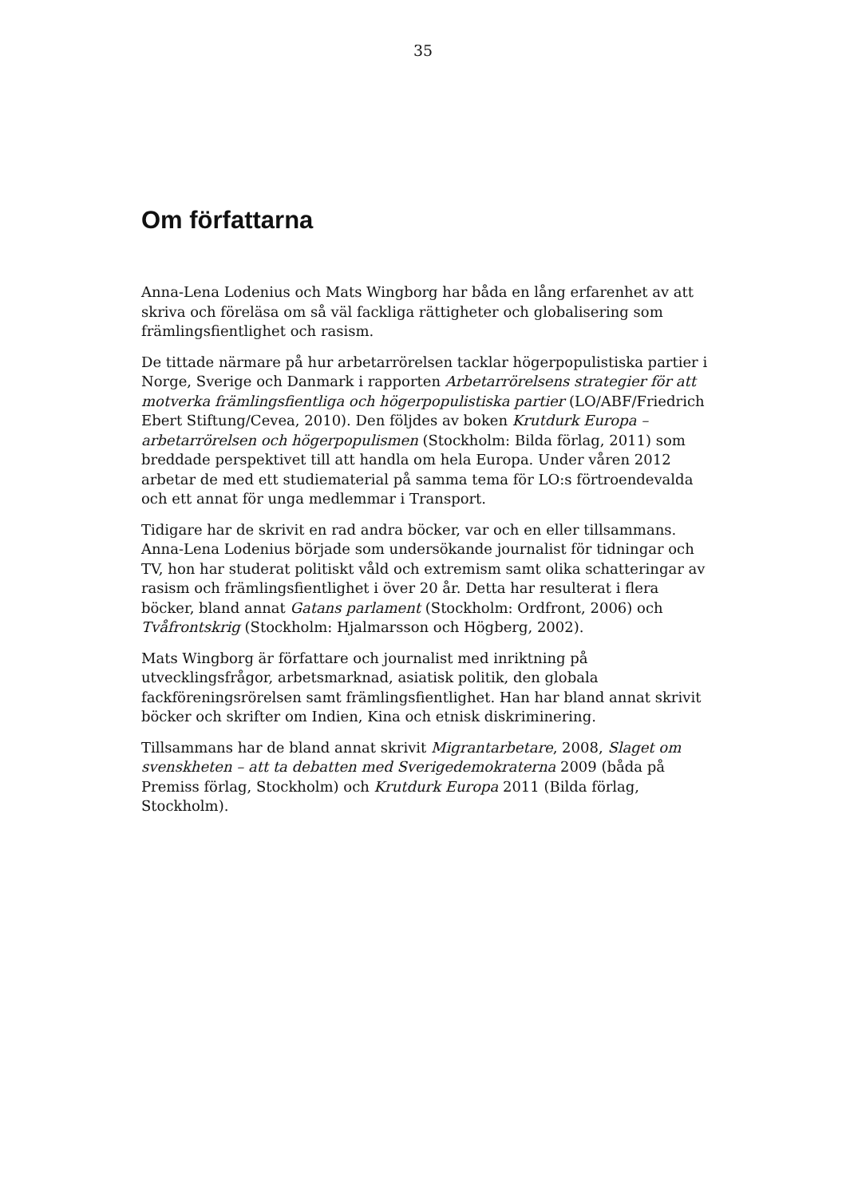35
Om författarna
Anna-Lena Lodenius och Mats Wingborg har båda en lång erfarenhet av att skriva och föreläsa om så väl fackliga rättigheter och globalisering som främlingsfientlighet och rasism.
De tittade närmare på hur arbetarrörelsen tacklar högerpopulistiska partier i Norge, Sverige och Danmark i rapporten Arbetarrörelsens strategier för att motverka främlingsfientliga och högerpopulistiska partier (LO/ABF/Friedrich Ebert Stiftung/Cevea, 2010). Den följdes av boken Krutdurk Europa – arbetarrörelsen och högerpopulismen (Stockholm: Bilda förlag, 2011) som breddade perspektivet till att handla om hela Europa. Under våren 2012 arbetar de med ett studiematerial på samma tema för LO:s förtroendevalda och ett annat för unga medlemmar i Transport.
Tidigare har de skrivit en rad andra böcker, var och en eller tillsammans. Anna-Lena Lodenius började som undersökande journalist för tidningar och TV, hon har studerat politiskt våld och extremism samt olika schatteringar av rasism och främlingsfientlighet i över 20 år. Detta har resulterat i flera böcker, bland annat Gatans parlament (Stockholm: Ordfront, 2006) och Tvåfrontskrig (Stockholm: Hjalmarsson och Högberg, 2002).
Mats Wingborg är författare och journalist med inriktning på utvecklingsfrågor, arbetsmarknad, asiatisk politik, den globala fackföreningsrörelsen samt främlingsfientlighet. Han har bland annat skrivit böcker och skrifter om Indien, Kina och etnisk diskriminering.
Tillsammans har de bland annat skrivit Migrantarbetare, 2008, Slaget om svenskheten – att ta debatten med Sverigedemokraterna 2009 (båda på Premiss förlag, Stockholm) och Krutdurk Europa 2011 (Bilda förlag, Stockholm).